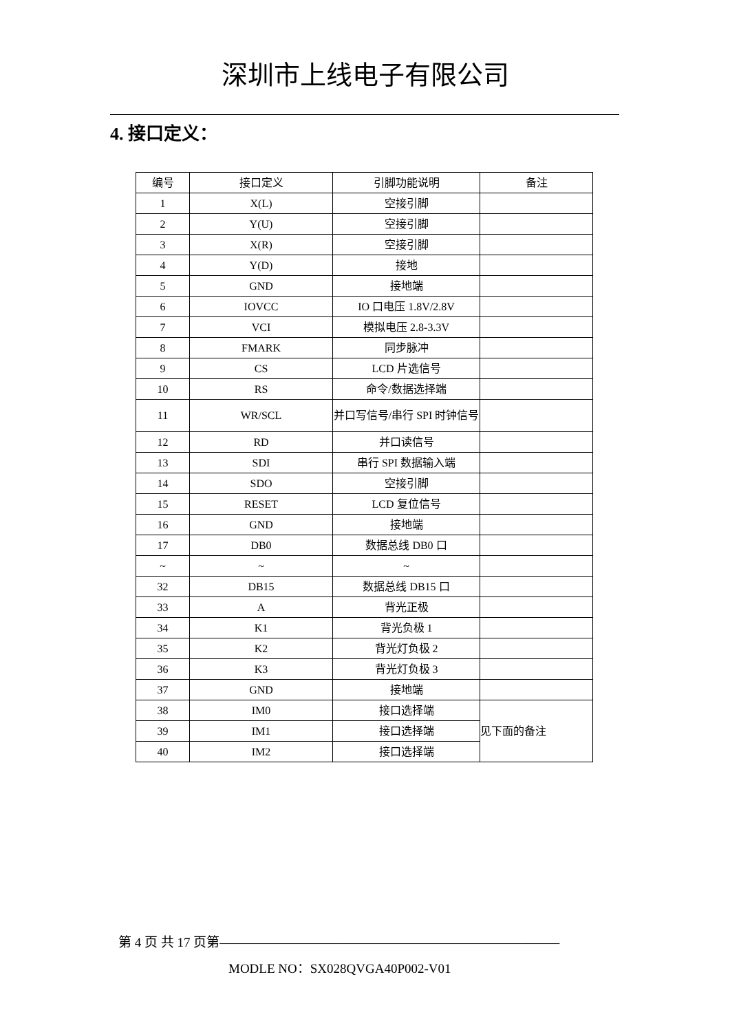深圳市上线电子有限公司
4. 接口定义：
| 编号 | 接口定义 | 引脚功能说明 | 备注 |
| 1 | X(L) | 空接引脚 | |
| 2 | Y(U) | 空接引脚 | |
| 3 | X(R) | 空接引脚 | |
| 4 | Y(D) | 接地 | |
| 5 | GND | 接地端 | |
| 6 | IOVCC | IO 口电压 1.8V/2.8V | |
| 7 | VCI | 模拟电压 2.8-3.3V | |
| 8 | FMARK | 同步脉冲 | |
| 9 | CS | LCD 片选信号 | |
| 10 | RS | 命令/数据选择端 | |
| 11 | WR/SCL | 并口写信号/串行 SPI 时钟信号 | |
| 12 | RD | 并口读信号 | |
| 13 | SDI | 串行 SPI 数据输入端 | |
| 14 | SDO | 空接引脚 | |
| 15 | RESET | LCD 复位信号 | |
| 16 | GND | 接地端 | |
| 17 | DB0 | 数据总线 DB0 口 | |
| ~ | ~ | ~ | |
| 32 | DB15 | 数据总线 DB15 口 | |
| 33 | A | 背光正极 | |
| 34 | K1 | 背光负极 1 | |
| 35 | K2 | 背光灯负极 2 | |
| 36 | K3 | 背光灯负极 3 | |
| 37 | GND | 接地端 | |
| 38 | IM0 | 接口选择端 | 见下面的备注 |
| 39 | IM1 | 接口选择端 | |
| 40 | IM2 | 接口选择端 | |
第 4 页 共 17 页第——————————————————————————
MODLE NO：SX028QVGA40P002-V01